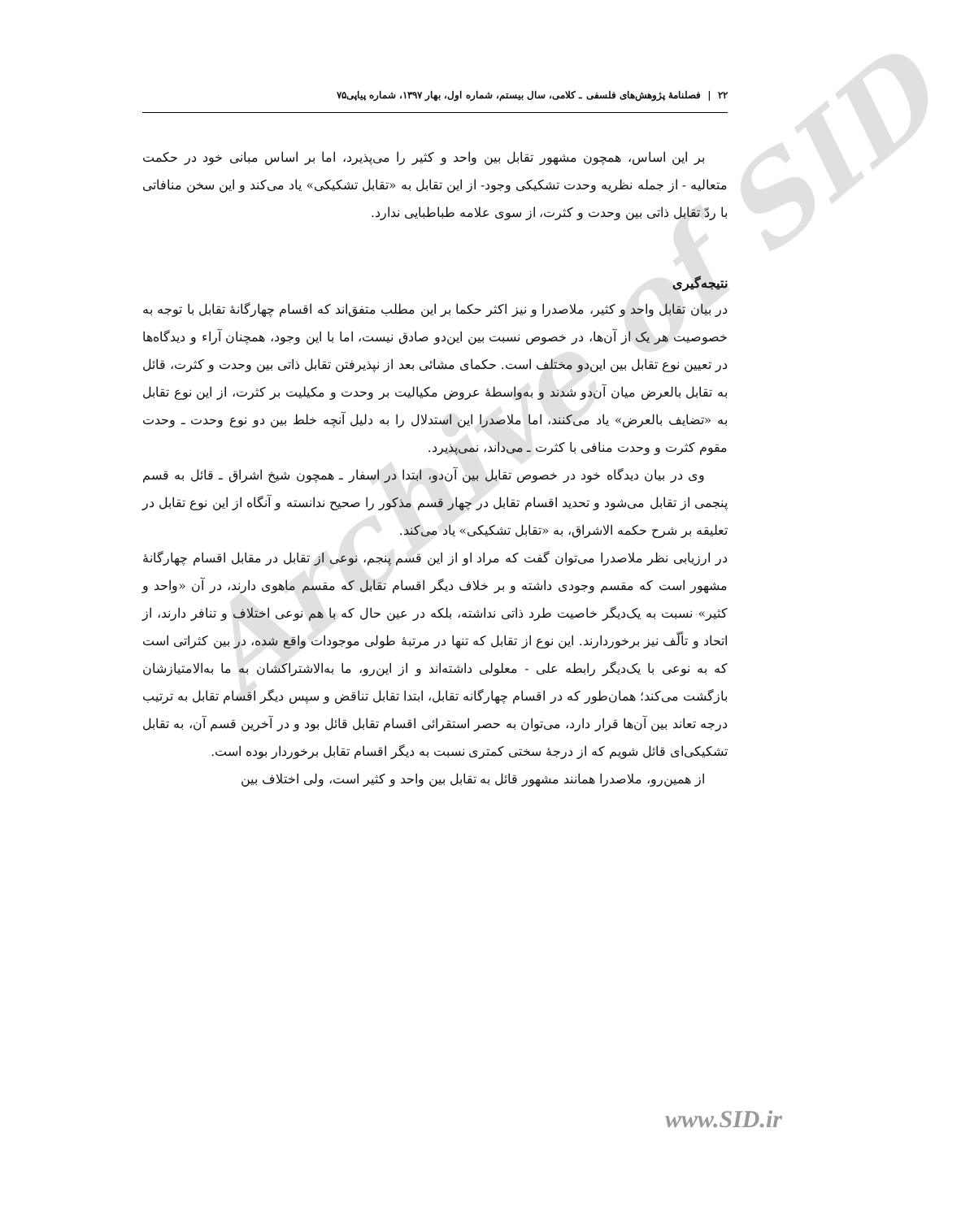Archive of SID
۲۲ | فصلنامهٔ پژوهش‌های فلسفی ـ کلامی، سال بیستم، شماره اول، بهار ۱۳۹۷، شماره پیاپی۷۵
بر این اساس، همچون مشهور تقابل بین واحد و کثیر را می‌پذیرد، اما بر اساس مبانی خود در حکمت متعالیه - از جمله نظریه وحدت تشکیکی وجود- از این تقابل به «تقابل تشکیکی» یاد می‌کند و این سخن منافاتی با ردّ تقابل ذاتی بین وحدت و کثرت، از سوی علامه طباطبایی ندارد.
نتیجه‌گیری
در بیان تقابل واحد و کثیر، ملاصدرا و نیز اکثر حکما بر این مطلب متفق‌اند که اقسام چهارگانهٔ تقابل با توجه به خصوصیت هر یک از آن‌ها، در خصوص نسبت بین این‌دو صادق نیست، اما با این وجود، همچنان آراء و دیدگاه‌ها در تعیین نوع تقابل بین این‌دو مختلف است. حکمای مشائی بعد از نپذیرفتن تقابل ذاتی بین وحدت و کثرت، قائل به تقابل بالعرض میان آن‌دو شدند و به‌واسطهٔ عروض مکیالیت بر وحدت و مکیلیت بر کثرت، از این نوع تقابل به «تضایف بالعرض» یاد می‌کنند، اما ملاصدرا این استدلال را به دلیل آنچه خلط بین دو نوع وحدت ـ وحدت مقوم کثرت و وحدت منافی با کثرت ـ می‌داند، نمی‌پذیرد.
وی در بیان دیدگاه خود در خصوص تقابل بین آن‌دو، ابتدا در اسفار ـ همچون شیخ اشراق ـ قائل به قسم پنجمی از تقابل می‌شود و تحدید اقسام تقابل در چهار قسم مذکور را صحیح ندانسته و آنگاه از این نوع تقابل در تعلیقه بر شرح حکمه الاشراق، به «تقابل تشکیکی» یاد می‌کند.
در ارزیابی نظر ملاصدرا می‌توان گفت که مراد او از این قسم پنجم، نوعی از تقابل در مقابل اقسام چهارگانهٔ مشهور است که مقسم وجودی داشته و بر خلاف دیگر اقسام تقابل که مقسم ماهوی دارند، در آن «واحد و کثیر» نسبت به یک‌دیگر خاصیت طرد ذاتی نداشته، بلکه در عین حال که با هم نوعی اختلاف و تنافر دارند، از اتحاد و تألّف نیز برخوردارند. این نوع از تقابل که تنها در مرتبهٔ طولی موجودات واقع شده، در بین کثراتی است که به نوعی با یک‌دیگر رابطه علی - معلولی داشته‌اند و از این‌رو، ما به‌الاشتراکشان به ما به‌الامتیازشان بازگشت می‌کند؛ همان‌طور که در اقسام چهارگانه تقابل، ابتدا تقابل تناقض و سپس دیگر اقسام تقابل به ترتیب درجه تعاند بین آن‌ها قرار دارد، می‌توان به حصر استقرائی اقسام تقابل قائل بود و در آخرین قسم آن، به تقابل تشکیکی‌ای قائل شویم که از درجهٔ سختی کمتری نسبت به دیگر اقسام تقابل برخوردار بوده است.
از همین‌رو، ملاصدرا همانند مشهور قائل به تقابل بین واحد و کثیر است، ولی اختلاف بین
www.SID.ir